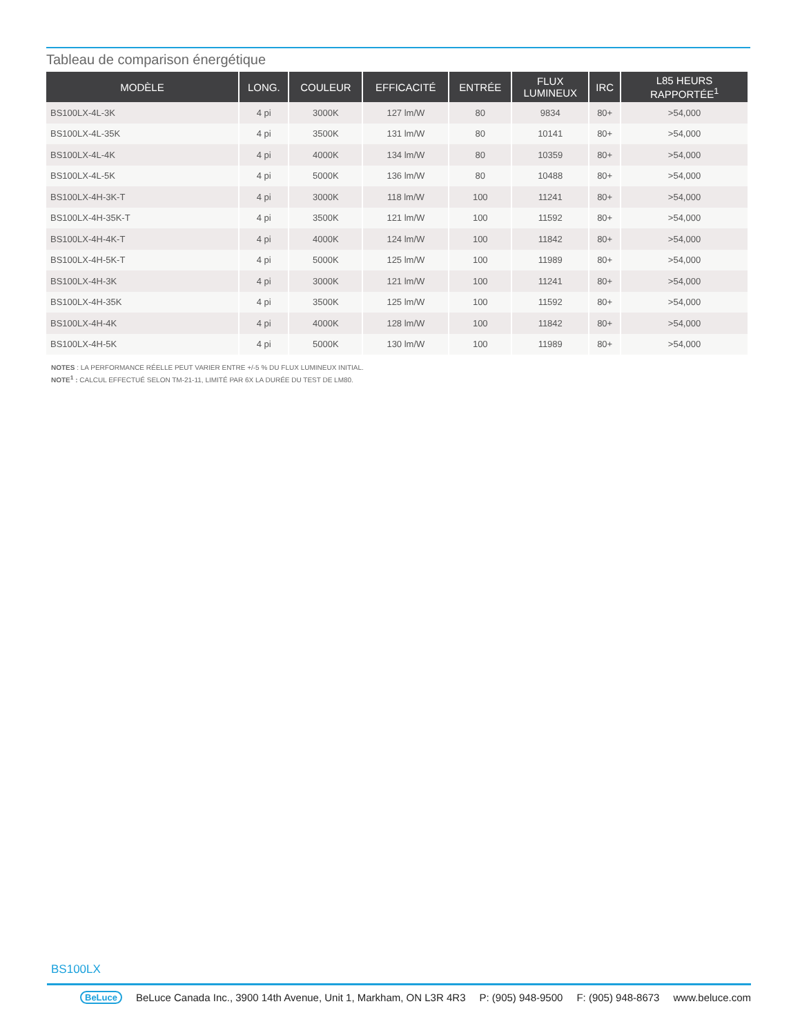Tableau de comparison énergétique
| MODÈLE | LONG. | COULEUR | EFFICACITÉ | ENTRÉE | FLUX LUMINEUX | IRC | L85 HEURS RAPPORTÉE<sup>1</sup> |
| --- | --- | --- | --- | --- | --- | --- | --- |
| BS100LX-4L-3K | 4 pi | 3000K | 127 lm/W | 80 | 9834 | 80+ | >54,000 |
| BS100LX-4L-35K | 4 pi | 3500K | 131 lm/W | 80 | 10141 | 80+ | >54,000 |
| BS100LX-4L-4K | 4 pi | 4000K | 134 lm/W | 80 | 10359 | 80+ | >54,000 |
| BS100LX-4L-5K | 4 pi | 5000K | 136 lm/W | 80 | 10488 | 80+ | >54,000 |
| BS100LX-4H-3K-T | 4 pi | 3000K | 118 lm/W | 100 | 11241 | 80+ | >54,000 |
| BS100LX-4H-35K-T | 4 pi | 3500K | 121 lm/W | 100 | 11592 | 80+ | >54,000 |
| BS100LX-4H-4K-T | 4 pi | 4000K | 124 lm/W | 100 | 11842 | 80+ | >54,000 |
| BS100LX-4H-5K-T | 4 pi | 5000K | 125 lm/W | 100 | 11989 | 80+ | >54,000 |
| BS100LX-4H-3K | 4 pi | 3000K | 121 lm/W | 100 | 11241 | 80+ | >54,000 |
| BS100LX-4H-35K | 4 pi | 3500K | 125 lm/W | 100 | 11592 | 80+ | >54,000 |
| BS100LX-4H-4K | 4 pi | 4000K | 128 lm/W | 100 | 11842 | 80+ | >54,000 |
| BS100LX-4H-5K | 4 pi | 5000K | 130 lm/W | 100 | 11989 | 80+ | >54,000 |
NOTES : LA PERFORMANCE RÉELLE PEUT VARIER ENTRE +/-5 % DU FLUX LUMINEUX INITIAL.
NOTE<sup>1</sup> : CALCUL EFFECTUÉ SELON TM-21-11, LIMITÉ PAR 6X LA DURÉE DU TEST DE LM80.
BS100LX
BeLuce BeLuce Canada Inc., 3900 14th Avenue, Unit 1, Markham, ON L3R 4R3 P: (905) 948-9500 F: (905) 948-8673 www.beluce.com